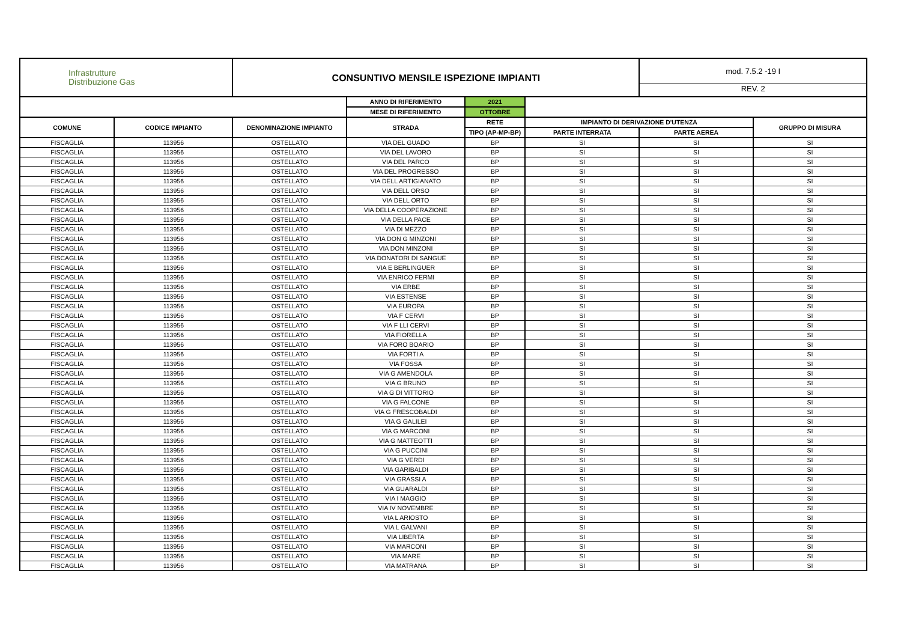| Infrastrutture Distribuzione Gas | | CONSUNTIVO MENSILE ISPEZIONE IMPIANTI | | | | mod. 7.5.2 -19 I REV. 2 | |
| | | | ANNO DI RIFERIMENTO | 2021 | | | |
| | | | MESE DI RIFERIMENTO | OTTOBRE | | | |
| COMUNE | CODICE IMPIANTO | DENOMINAZIONE IMPIANTO | STRADA | RETE | IMPIANTO DI DERIVAZIONE D'UTENZA | | GRUPPO DI MISURA |
| | | | | TIPO (AP-MP-BP) | PARTE INTERRATA | PARTE AEREA | |
| FISCAGLIA | 113956 | OSTELLATO | VIA DEL GUADO | BP | SI | SI | SI |
| FISCAGLIA | 113956 | OSTELLATO | VIA DEL LAVORO | BP | SI | SI | SI |
| FISCAGLIA | 113956 | OSTELLATO | VIA DEL PARCO | BP | SI | SI | SI |
| FISCAGLIA | 113956 | OSTELLATO | VIA DEL PROGRESSO | BP | SI | SI | SI |
| FISCAGLIA | 113956 | OSTELLATO | VIA DELL ARTIGIANATO | BP | SI | SI | SI |
| FISCAGLIA | 113956 | OSTELLATO | VIA DELL ORSO | BP | SI | SI | SI |
| FISCAGLIA | 113956 | OSTELLATO | VIA DELL ORTO | BP | SI | SI | SI |
| FISCAGLIA | 113956 | OSTELLATO | VIA DELLA COOPERAZIONE | BP | SI | SI | SI |
| FISCAGLIA | 113956 | OSTELLATO | VIA DELLA PACE | BP | SI | SI | SI |
| FISCAGLIA | 113956 | OSTELLATO | VIA DI MEZZO | BP | SI | SI | SI |
| FISCAGLIA | 113956 | OSTELLATO | VIA DON G MINZONI | BP | SI | SI | SI |
| FISCAGLIA | 113956 | OSTELLATO | VIA DON MINZONI | BP | SI | SI | SI |
| FISCAGLIA | 113956 | OSTELLATO | VIA DONATORI DI SANGUE | BP | SI | SI | SI |
| FISCAGLIA | 113956 | OSTELLATO | VIA E BERLINGUER | BP | SI | SI | SI |
| FISCAGLIA | 113956 | OSTELLATO | VIA ENRICO FERMI | BP | SI | SI | SI |
| FISCAGLIA | 113956 | OSTELLATO | VIA ERBE | BP | SI | SI | SI |
| FISCAGLIA | 113956 | OSTELLATO | VIA ESTENSE | BP | SI | SI | SI |
| FISCAGLIA | 113956 | OSTELLATO | VIA EUROPA | BP | SI | SI | SI |
| FISCAGLIA | 113956 | OSTELLATO | VIA F CERVI | BP | SI | SI | SI |
| FISCAGLIA | 113956 | OSTELLATO | VIA F LLI CERVI | BP | SI | SI | SI |
| FISCAGLIA | 113956 | OSTELLATO | VIA FIORELLA | BP | SI | SI | SI |
| FISCAGLIA | 113956 | OSTELLATO | VIA FORO BOARIO | BP | SI | SI | SI |
| FISCAGLIA | 113956 | OSTELLATO | VIA FORTI A | BP | SI | SI | SI |
| FISCAGLIA | 113956 | OSTELLATO | VIA FOSSA | BP | SI | SI | SI |
| FISCAGLIA | 113956 | OSTELLATO | VIA G AMENDOLA | BP | SI | SI | SI |
| FISCAGLIA | 113956 | OSTELLATO | VIA G BRUNO | BP | SI | SI | SI |
| FISCAGLIA | 113956 | OSTELLATO | VIA G DI VITTORIO | BP | SI | SI | SI |
| FISCAGLIA | 113956 | OSTELLATO | VIA G FALCONE | BP | SI | SI | SI |
| FISCAGLIA | 113956 | OSTELLATO | VIA G FRESCOBALDI | BP | SI | SI | SI |
| FISCAGLIA | 113956 | OSTELLATO | VIA G GALILEI | BP | SI | SI | SI |
| FISCAGLIA | 113956 | OSTELLATO | VIA G MARCONI | BP | SI | SI | SI |
| FISCAGLIA | 113956 | OSTELLATO | VIA G MATTEOTTI | BP | SI | SI | SI |
| FISCAGLIA | 113956 | OSTELLATO | VIA G PUCCINI | BP | SI | SI | SI |
| FISCAGLIA | 113956 | OSTELLATO | VIA G VERDI | BP | SI | SI | SI |
| FISCAGLIA | 113956 | OSTELLATO | VIA GARIBALDI | BP | SI | SI | SI |
| FISCAGLIA | 113956 | OSTELLATO | VIA GRASSI A | BP | SI | SI | SI |
| FISCAGLIA | 113956 | OSTELLATO | VIA GUARALDI | BP | SI | SI | SI |
| FISCAGLIA | 113956 | OSTELLATO | VIA I MAGGIO | BP | SI | SI | SI |
| FISCAGLIA | 113956 | OSTELLATO | VIA IV NOVEMBRE | BP | SI | SI | SI |
| FISCAGLIA | 113956 | OSTELLATO | VIA L ARIOSTO | BP | SI | SI | SI |
| FISCAGLIA | 113956 | OSTELLATO | VIA L GALVANI | BP | SI | SI | SI |
| FISCAGLIA | 113956 | OSTELLATO | VIA LIBERTA | BP | SI | SI | SI |
| FISCAGLIA | 113956 | OSTELLATO | VIA MARCONI | BP | SI | SI | SI |
| FISCAGLIA | 113956 | OSTELLATO | VIA MARE | BP | SI | SI | SI |
| FISCAGLIA | 113956 | OSTELLATO | VIA MATRANA | BP | SI | SI | SI |